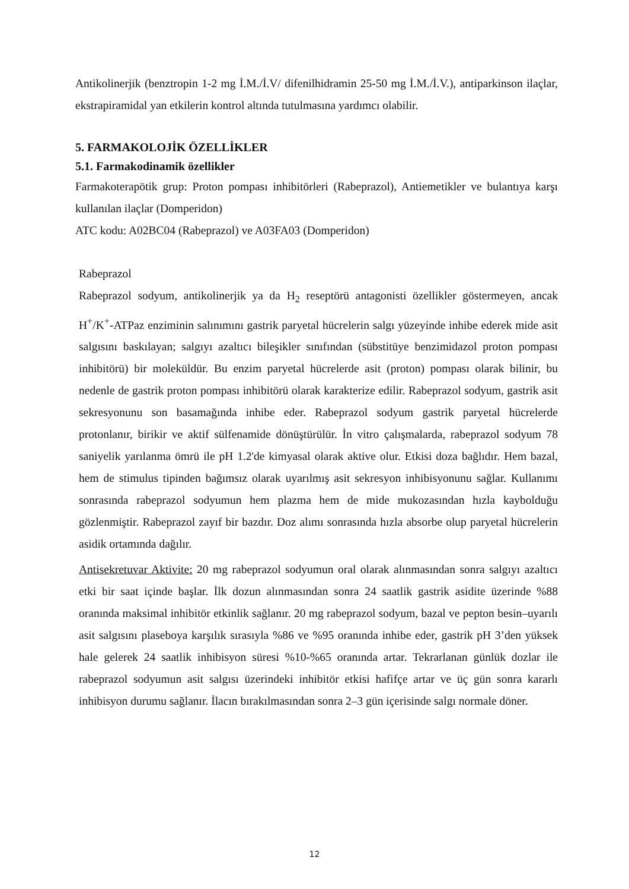Antikolinerjik (benztropin 1-2 mg İ.M./İ.V/ difenilhidramin 25-50 mg İ.M./İ.V.), antiparkinson ilaçlar, ekstrapiramidal yan etkilerin kontrol altında tutulmasına yardımcı olabilir.
5. FARMAKOLOJİK ÖZELLİKLER
5.1. Farmakodinamik özellikler
Farmakoterapötik grup: Proton pompası inhibitörleri (Rabeprazol), Antiemetikler ve bulantıya karşı kullanılan ilaçlar (Domperidon)
ATC kodu: A02BC04 (Rabeprazol) ve A03FA03 (Domperidon)
Rabeprazol
Rabeprazol sodyum, antikolinerjik ya da H<sub>2</sub> reseptörü antagonisti özellikler göstermeyen, ancak H<sup>+</sup>/K<sup>+</sup>-ATPaz enziminin salınımını gastrik paryetal hücrelerin salgı yüzeyinde inhibe ederek mide asit salgısını baskılayan; salgıyı azaltıcı bileşikler sınıfından (sübstitüye benzimidazol proton pompası inhibitörü) bir moleküldür. Bu enzim paryetal hücrelerde asit (proton) pompası olarak bilinir, bu nedenle de gastrik proton pompası inhibitörü olarak karakterize edilir. Rabeprazol sodyum, gastrik asit sekresyonunu son basamağında inhibe eder. Rabeprazol sodyum gastrik paryetal hücrelerde protonlanır, birikir ve aktif sülfenamide dönüştürülür. İn vitro çalışmalarda, rabeprazol sodyum 78 saniyelik yarılanma ömrü ile pH 1.2'de kimyasal olarak aktive olur. Etkisi doza bağlıdır. Hem bazal, hem de stimulus tipinden bağımsız olarak uyarılmış asit sekresyon inhibisyonunu sağlar. Kullanımı sonrasında rabeprazol sodyumun hem plazma hem de mide mukozasından hızla kaybolduğu gözlenmiştir. Rabeprazol zayıf bir bazdır. Doz alımı sonrasında hızla absorbe olup paryetal hücrelerin asidik ortamında dağılır.
Antisekretuvar Aktivite: 20 mg rabeprazol sodyumun oral olarak alınmasından sonra salgıyı azaltıcı etki bir saat içinde başlar. İlk dozun alınmasından sonra 24 saatlik gastrik asidite üzerinde %88 oranında maksimal inhibitör etkinlik sağlanır. 20 mg rabeprazol sodyum, bazal ve pepton besin–uyarılı asit salgısını plaseboya karşılık sırasıyla %86 ve %95 oranında inhibe eder, gastrik pH 3’den yüksek hale gelerek 24 saatlik inhibisyon süresi %10-%65 oranında artar. Tekrarlanan günlük dozlar ile rabeprazol sodyumun asit salgısı üzerindeki inhibitör etkisi hafifçe artar ve üç gün sonra kararlı inhibisyon durumu sağlanır. İlacın bırakılmasından sonra 2–3 gün içerisinde salgı normale döner.
12